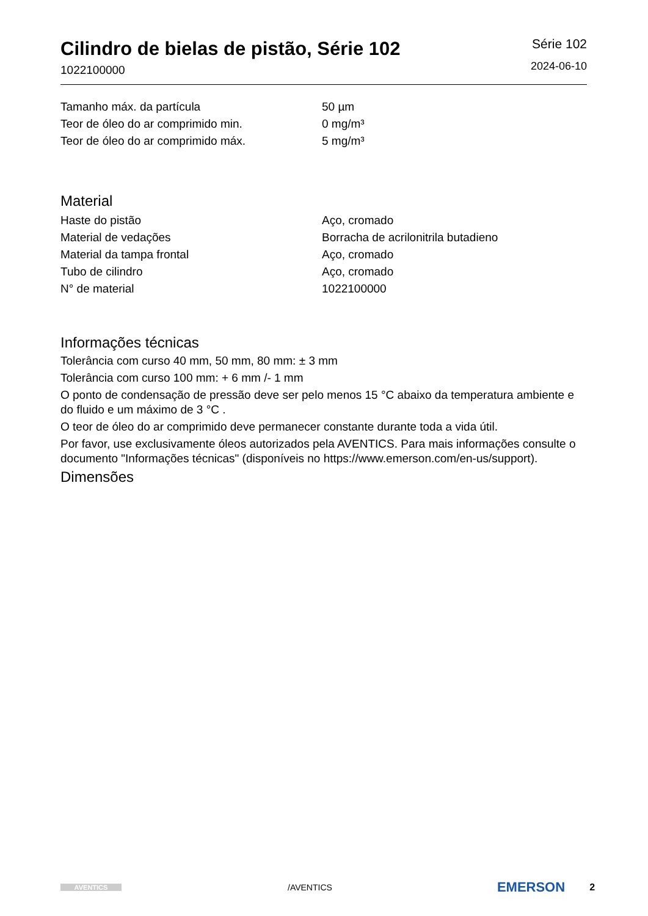Cilindro de bielas de pistão, Série 102
1022100000
Série 102
2024-06-10
| Tamanho máx. da partícula | 50 µm |
| Teor de óleo do ar comprimido min. | 0 mg/m³ |
| Teor de óleo do ar comprimido máx. | 5 mg/m³ |
Material
| Haste do pistão | Aço, cromado |
| Material de vedações | Borracha de acrilonitrila butadieno |
| Material da tampa frontal | Aço, cromado |
| Tubo de cilindro | Aço, cromado |
| N° de material | 1022100000 |
Informações técnicas
Tolerância com curso 40 mm, 50 mm, 80 mm: ± 3 mm
Tolerância com curso 100 mm: + 6 mm /- 1 mm
O ponto de condensação de pressão deve ser pelo menos 15 °C abaixo da temperatura ambiente e do fluido e um máximo de 3 °C .
O teor de óleo do ar comprimido deve permanecer constante durante toda a vida útil.
Por favor, use exclusivamente óleos autorizados pela AVENTICS. Para mais informações consulte o documento "Informações técnicas" (disponíveis no https://www.emerson.com/en-us/support).
Dimensões
AVENTICS
/AVENTICS
EMERSON
2